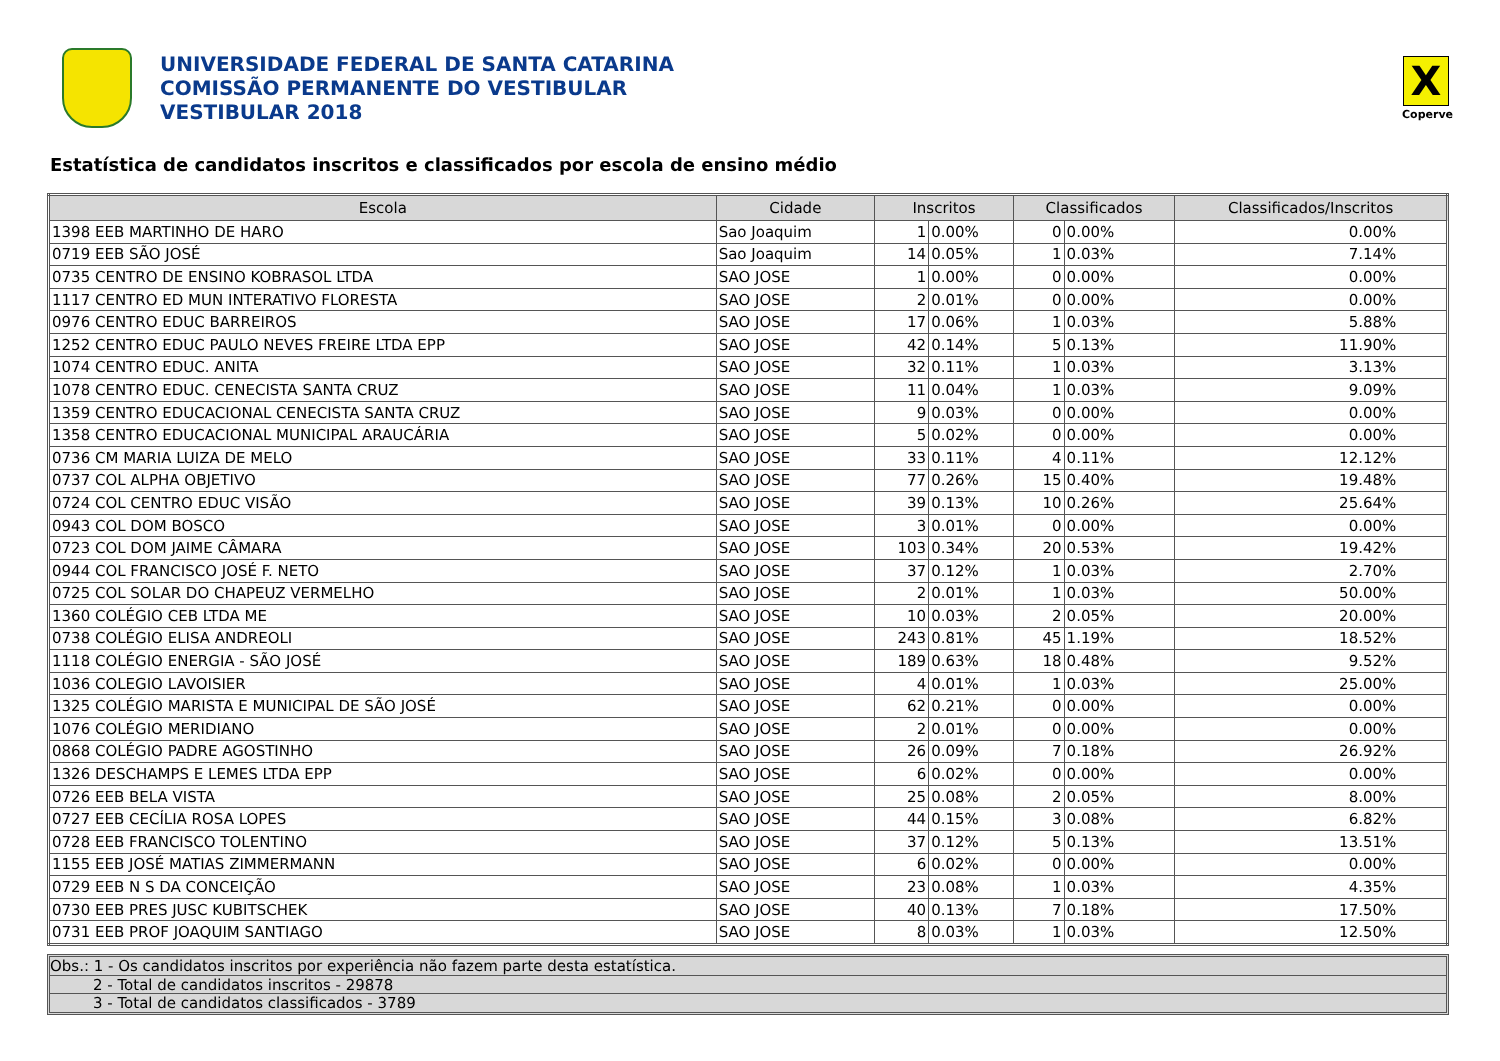UNIVERSIDADE FEDERAL DE SANTA CATARINA
COMISSÃO PERMANENTE DO VESTIBULAR
VESTIBULAR 2018
X
Coperve
Estatística de candidatos inscritos e classificados por escola de ensino médio
| Escola | Cidade | Inscritos | | Classificados | | Classificados/Inscritos |
| --- | --- | --- | --- | --- | --- | --- |
| 1398 EEB MARTINHO DE HARO | Sao Joaquim | 1 | 0.00% | 0 | 0.00% | 0.00% |
| 0719 EEB SÃO JOSÉ | Sao Joaquim | 14 | 0.05% | 1 | 0.03% | 7.14% |
| 0735 CENTRO DE ENSINO KOBRASOL LTDA | SAO JOSE | 1 | 0.00% | 0 | 0.00% | 0.00% |
| 1117 CENTRO ED MUN INTERATIVO FLORESTA | SAO JOSE | 2 | 0.01% | 0 | 0.00% | 0.00% |
| 0976 CENTRO EDUC BARREIROS | SAO JOSE | 17 | 0.06% | 1 | 0.03% | 5.88% |
| 1252 CENTRO EDUC PAULO NEVES FREIRE LTDA EPP | SAO JOSE | 42 | 0.14% | 5 | 0.13% | 11.90% |
| 1074 CENTRO EDUC. ANITA | SAO JOSE | 32 | 0.11% | 1 | 0.03% | 3.13% |
| 1078 CENTRO EDUC. CENECISTA SANTA CRUZ | SAO JOSE | 11 | 0.04% | 1 | 0.03% | 9.09% |
| 1359 CENTRO EDUCACIONAL CENECISTA SANTA CRUZ | SAO JOSE | 9 | 0.03% | 0 | 0.00% | 0.00% |
| 1358 CENTRO EDUCACIONAL MUNICIPAL ARAUCÁRIA | SAO JOSE | 5 | 0.02% | 0 | 0.00% | 0.00% |
| 0736 CM MARIA LUIZA DE MELO | SAO JOSE | 33 | 0.11% | 4 | 0.11% | 12.12% |
| 0737 COL ALPHA OBJETIVO | SAO JOSE | 77 | 0.26% | 15 | 0.40% | 19.48% |
| 0724 COL CENTRO EDUC VISÃO | SAO JOSE | 39 | 0.13% | 10 | 0.26% | 25.64% |
| 0943 COL DOM BOSCO | SAO JOSE | 3 | 0.01% | 0 | 0.00% | 0.00% |
| 0723 COL DOM JAIME CÂMARA | SAO JOSE | 103 | 0.34% | 20 | 0.53% | 19.42% |
| 0944 COL FRANCISCO JOSÉ F. NETO | SAO JOSE | 37 | 0.12% | 1 | 0.03% | 2.70% |
| 0725 COL SOLAR DO CHAPEUZ VERMELHO | SAO JOSE | 2 | 0.01% | 1 | 0.03% | 50.00% |
| 1360 COLÉGIO CEB LTDA ME | SAO JOSE | 10 | 0.03% | 2 | 0.05% | 20.00% |
| 0738 COLÉGIO ELISA ANDREOLI | SAO JOSE | 243 | 0.81% | 45 | 1.19% | 18.52% |
| 1118 COLÉGIO ENERGIA - SÃO JOSÉ | SAO JOSE | 189 | 0.63% | 18 | 0.48% | 9.52% |
| 1036 COLEGIO LAVOISIER | SAO JOSE | 4 | 0.01% | 1 | 0.03% | 25.00% |
| 1325 COLÉGIO MARISTA E MUNICIPAL DE SÃO JOSÉ | SAO JOSE | 62 | 0.21% | 0 | 0.00% | 0.00% |
| 1076 COLÉGIO MERIDIANO | SAO JOSE | 2 | 0.01% | 0 | 0.00% | 0.00% |
| 0868 COLÉGIO PADRE AGOSTINHO | SAO JOSE | 26 | 0.09% | 7 | 0.18% | 26.92% |
| 1326 DESCHAMPS E LEMES LTDA EPP | SAO JOSE | 6 | 0.02% | 0 | 0.00% | 0.00% |
| 0726 EEB BELA VISTA | SAO JOSE | 25 | 0.08% | 2 | 0.05% | 8.00% |
| 0727 EEB CECÍLIA ROSA LOPES | SAO JOSE | 44 | 0.15% | 3 | 0.08% | 6.82% |
| 0728 EEB FRANCISCO TOLENTINO | SAO JOSE | 37 | 0.12% | 5 | 0.13% | 13.51% |
| 1155 EEB JOSÉ MATIAS ZIMMERMANN | SAO JOSE | 6 | 0.02% | 0 | 0.00% | 0.00% |
| 0729 EEB N S DA CONCEIÇÃO | SAO JOSE | 23 | 0.08% | 1 | 0.03% | 4.35% |
| 0730 EEB PRES JUSC KUBITSCHEK | SAO JOSE | 40 | 0.13% | 7 | 0.18% | 17.50% |
| 0731 EEB PROF JOAQUIM SANTIAGO | SAO JOSE | 8 | 0.03% | 1 | 0.03% | 12.50% |
Obs.: 1 - Os candidatos inscritos por experiência não fazem parte desta estatística.
2 - Total de candidatos inscritos - 29878
3 - Total de candidatos classificados - 3789